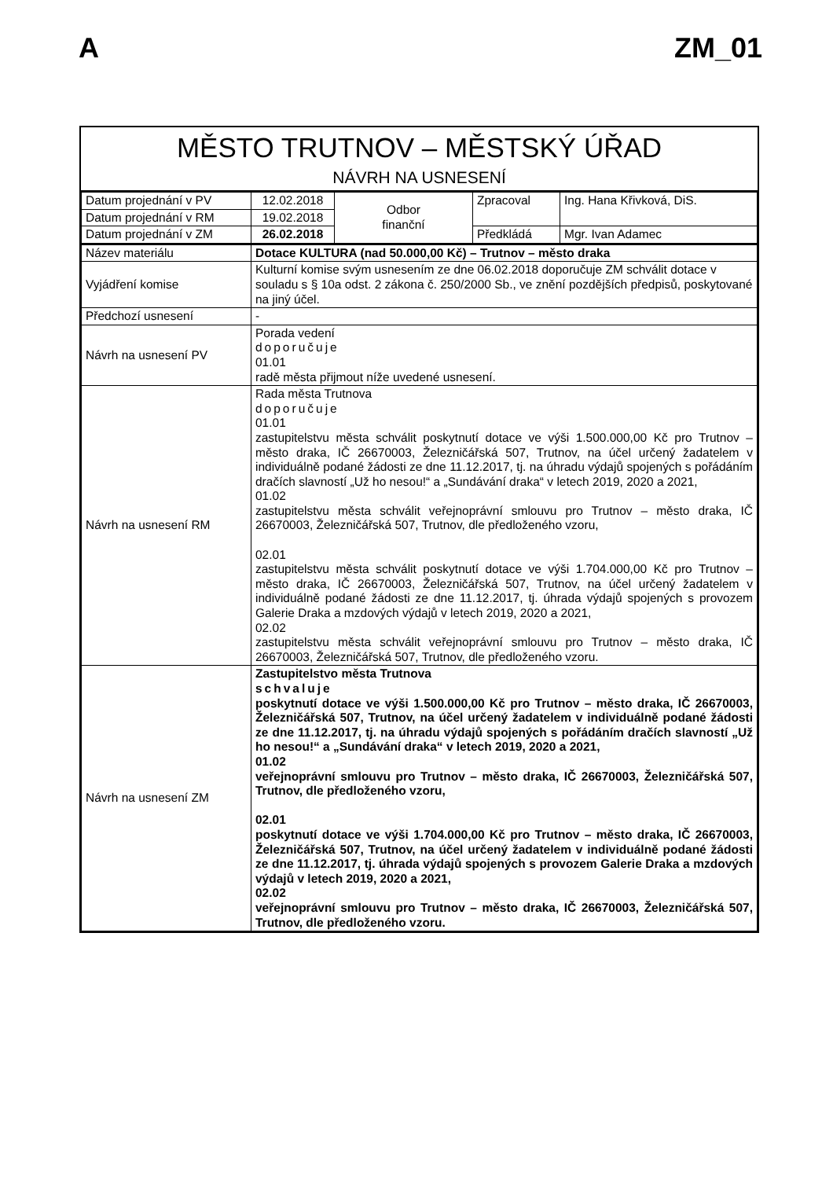A ZM_01
MĚSTO TRUTNOV – MĚSTSKÝ ÚŘAD
NÁVRH NA USNESENÍ
| Datum projednání v PV | 12.02.2018 | Odbor finanční | Zpracoval | Ing. Hana Křivková, DiS. |
| Datum projednání v RM | 19.02.2018 | | | |
| Datum projednání v ZM | 26.02.2018 | | Předkládá | Mgr. Ivan Adamec |
| Název materiálu | Dotace KULTURA (nad 50.000,00 Kč) – Trutnov – město draka |
| Vyjádření komise | Kulturní komise svým usnesením ze dne 06.02.2018 doporučuje ZM schválit dotace v souladu s § 10a odst. 2 zákona č. 250/2000 Sb., ve znění pozdějších předpisů, poskytované na jiný účel. |
| Předchozí usnesení | - |
| Návrh na usnesení PV | Porada vedení doporučuje 01.01 radě města přijmout níže uvedené usnesení. |
| Návrh na usnesení RM | Rada města Trutnova doporučuje 01.01 zastupitelstvu města schválit poskytnutí dotace ve výši 1.500.000,00 Kč pro Trutnov – město draka, IČ 26670003, Železničářská 507, Trutnov, na účel určený žadatelem v individuálně podané žádosti ze dne 11.12.2017, tj. na úhradu výdajů spojených s pořádáním dračích slavností „Už ho nesou!“ a „Sundávání draka“ v letech 2019, 2020 a 2021, 01.02 zastupitelstvu města schválit veřejnoprávní smlouvu pro Trutnov – město draka, IČ 26670003, Železničářská 507, Trutnov, dle předloženého vzoru, 02.01 zastupitelstvu města schválit poskytnutí dotace ve výši 1.704.000,00 Kč pro Trutnov – město draka, IČ 26670003, Železničářská 507, Trutnov, na účel určený žadatelem v individuálně podané žádosti ze dne 11.12.2017, tj. úhrada výdajů spojených s provozem Galerie Draka a mzdových výdajů v letech 2019, 2020 a 2021, 02.02 zastupitelstvu města schválit veřejnoprávní smlouvu pro Trutnov – město draka, IČ 26670003, Železničářská 507, Trutnov, dle předloženého vzoru. |
| Návrh na usnesení ZM | Zastupitelstvo města Trutnova schvaluje poskytnutí dotace ve výši 1.500.000,00 Kč pro Trutnov – město draka, IČ 26670003, Železničářská 507, Trutnov, na účel určený žadatelem v individuálně podané žádosti ze dne 11.12.2017, tj. na úhradu výdajů spojených s pořádáním dračích slavností „Už ho nesou!“ a „Sundávání draka“ v letech 2019, 2020 a 2021, 01.02 veřejnoprávní smlouvu pro Trutnov – město draka, IČ 26670003, Železničářská 507, Trutnov, dle předloženého vzoru, 02.01 poskytnutí dotace ve výši 1.704.000,00 Kč pro Trutnov – město draka, IČ 26670003, Železničářská 507, Trutnov, na účel určený žadatelem v individuálně podané žádosti ze dne 11.12.2017, tj. úhrada výdajů spojených s provozem Galerie Draka a mzdových výdajů v letech 2019, 2020 a 2021, 02.02 veřejnoprávní smlouvu pro Trutnov – město draka, IČ 26670003, Železničářská 507, Trutnov, dle předloženého vzoru. |